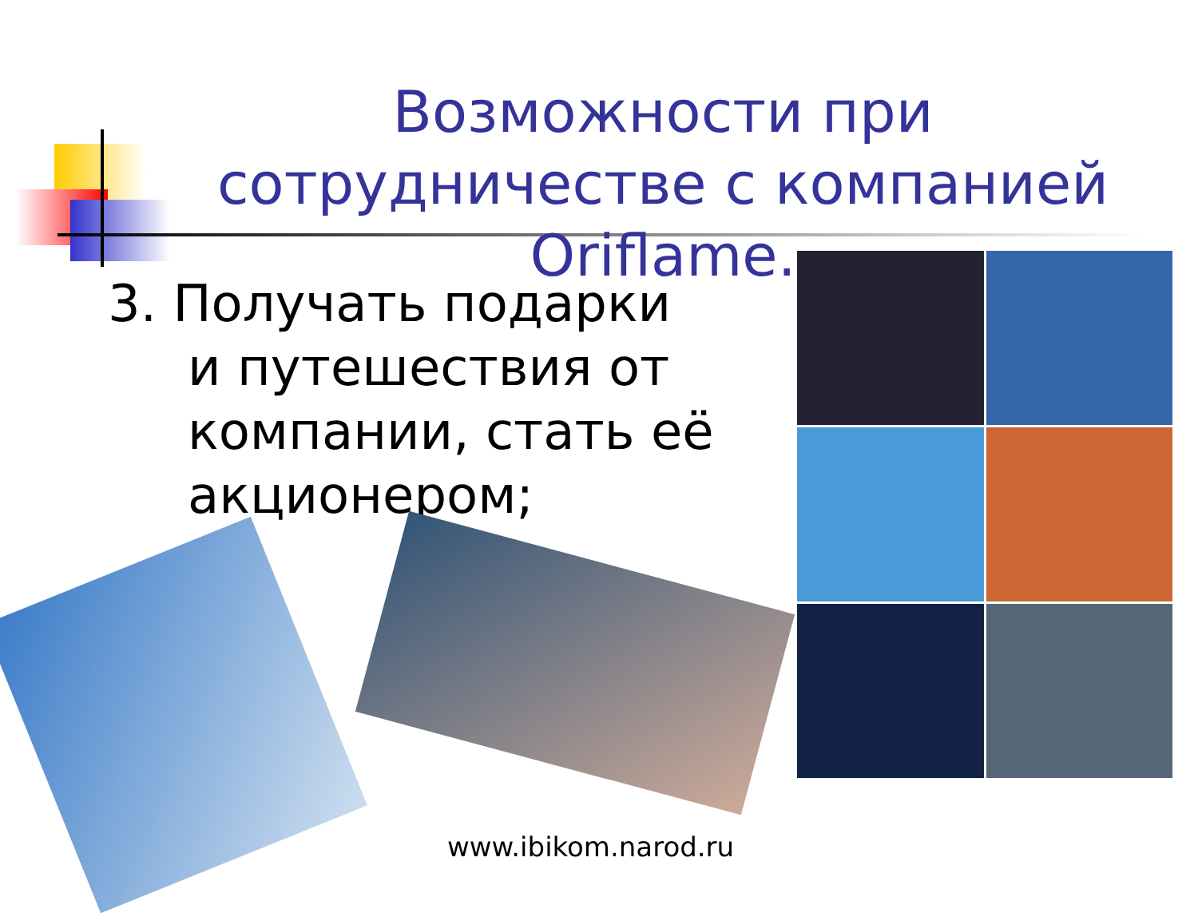Возможности при сотрудничестве с компанией Oriflame.
3. Получать подарки и путешествия от компании, стать её акционером;
www.ibikom.narod.ru